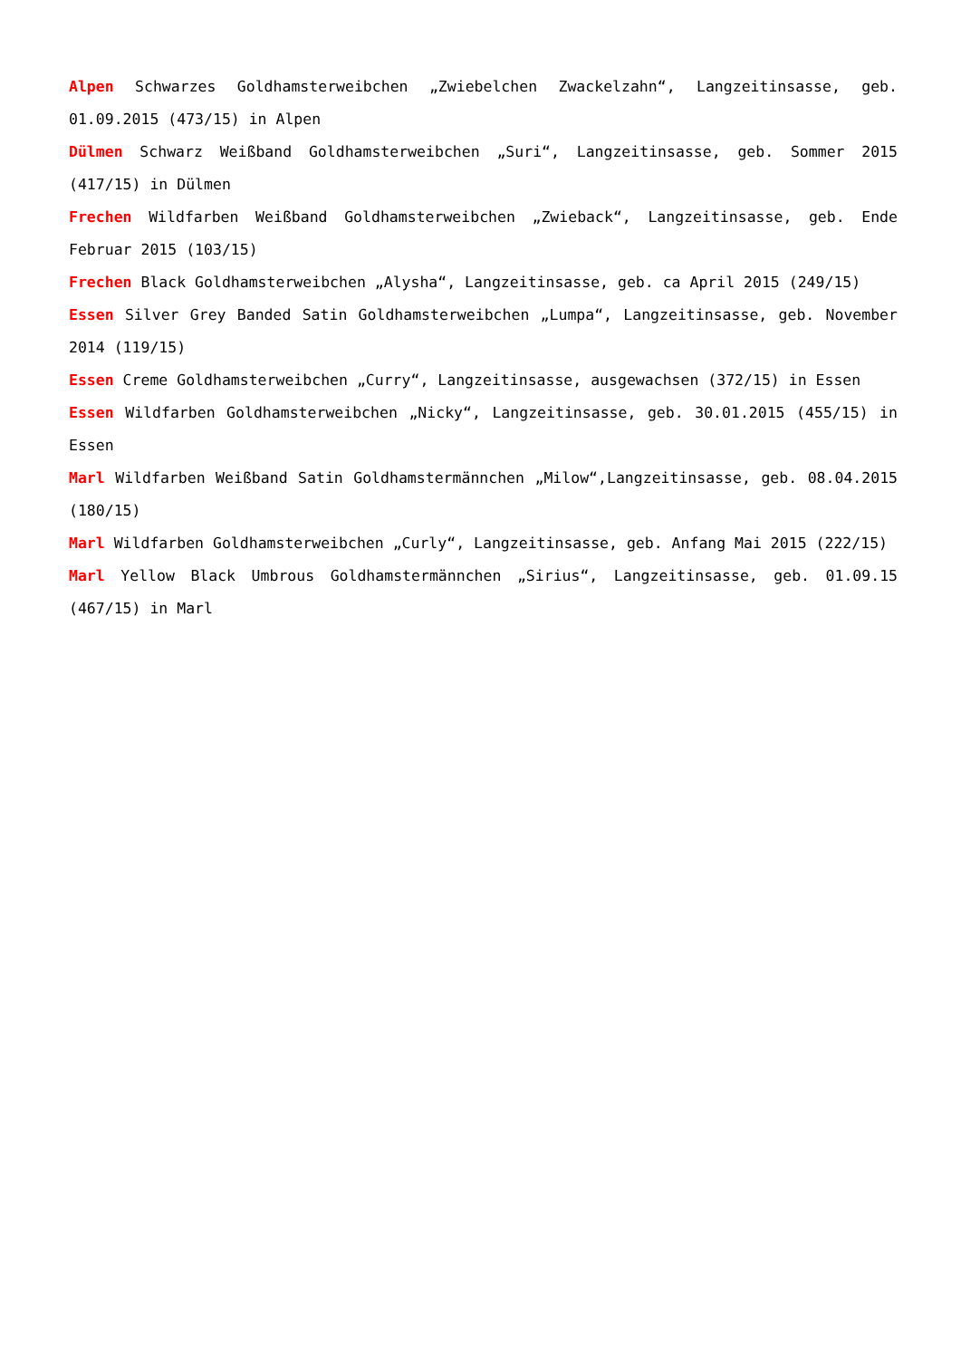Alpen Schwarzes Goldhamsterweibchen „Zwiebelchen Zwackelzahn“, Langzeitinsasse, geb. 01.09.2015 (473/15) in Alpen
Dülmen Schwarz Weißband Goldhamsterweibchen „Suri“, Langzeitinsasse, geb. Sommer 2015 (417/15) in Dülmen
Frechen Wildfarben Weißband Goldhamsterweibchen „Zwieback“, Langzeitinsasse, geb. Ende Februar 2015 (103/15)
Frechen Black Goldhamsterweibchen „Alysha“, Langzeitinsasse, geb. ca April 2015 (249/15)
Essen Silver Grey Banded Satin Goldhamsterweibchen „Lumpa“, Langzeitinsasse, geb. November 2014 (119/15)
Essen Creme Goldhamsterweibchen „Curry“, Langzeitinsasse, ausgewachsen (372/15) in Essen
Essen Wildfarben Goldhamsterweibchen „Nicky“, Langzeitinsasse, geb. 30.01.2015 (455/15) in Essen
Marl Wildfarben Weißband Satin Goldhamstermännchen „Milow“,Langzeitinsasse, geb. 08.04.2015 (180/15)
Marl Wildfarben Goldhamsterweibchen „Curly“, Langzeitinsasse, geb. Anfang Mai 2015 (222/15)
Marl Yellow Black Umbrous Goldhamstermännchen „Sirius“, Langzeitinsasse, geb. 01.09.15 (467/15) in Marl